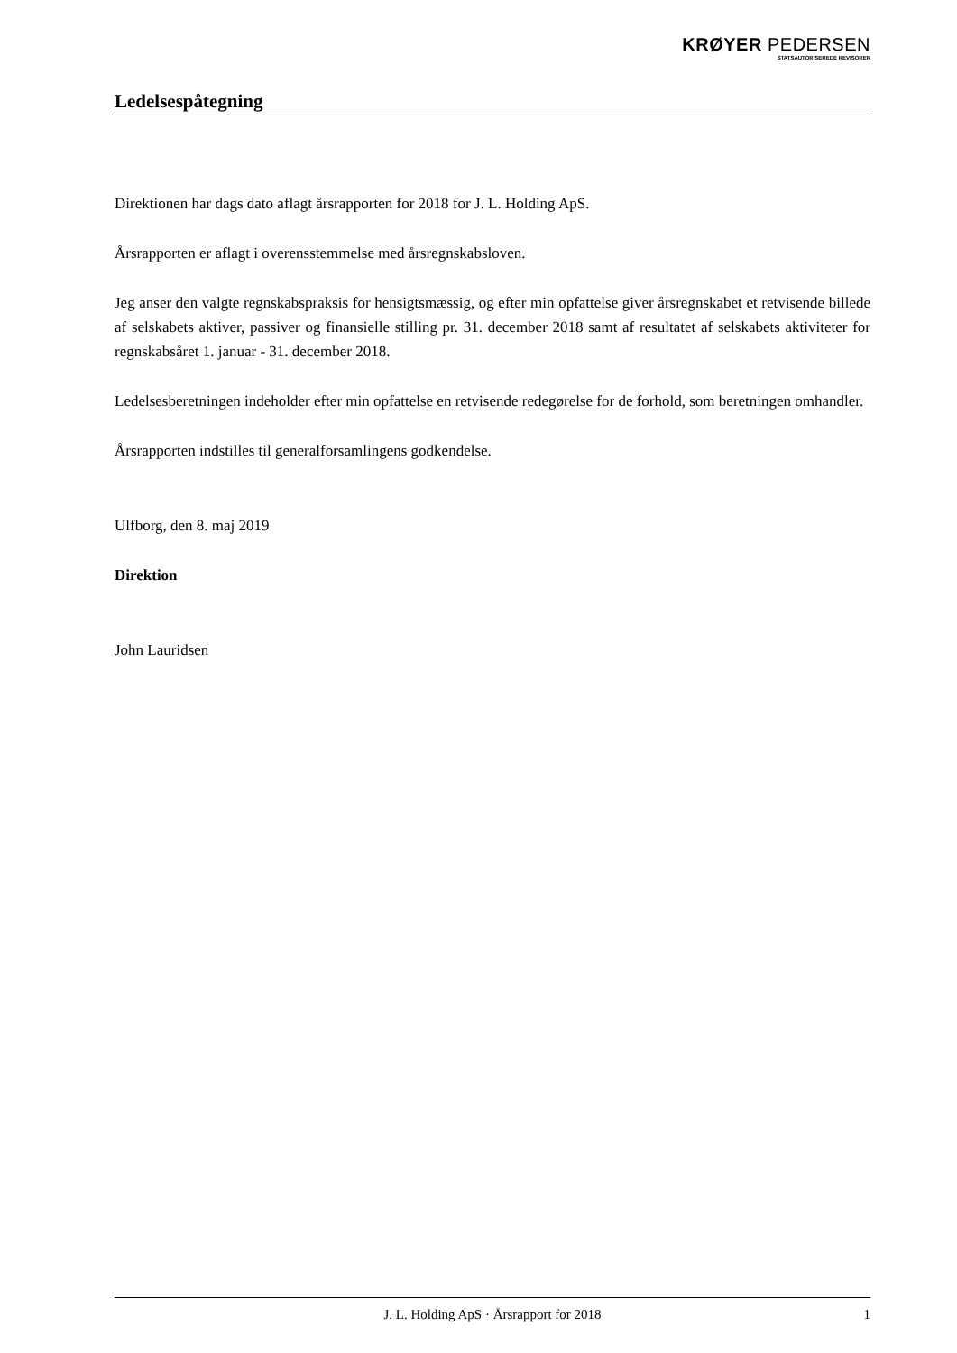KRØYER PEDERSEN
STATSAUTORISEREDE REVISORER
Ledelsespåtegning
Direktionen har dags dato aflagt årsrapporten for 2018 for J. L. Holding ApS.
Årsrapporten er aflagt i overensstemmelse med årsregnskabsloven.
Jeg anser den valgte regnskabspraksis for hensigtsmæssig, og efter min opfattelse giver årsregnskabet et retvisende billede af selskabets aktiver, passiver og finansielle stilling pr. 31. december 2018 samt af resultatet af selskabets aktiviteter for regnskabsåret 1. januar - 31. december 2018.
Ledelsesberetningen indeholder efter min opfattelse en retvisende redegørelse for de forhold, som beretningen omhandler.
Årsrapporten indstilles til generalforsamlingens godkendelse.
Ulfborg, den 8. maj 2019
Direktion
John Lauridsen
J. L. Holding ApS · Årsrapport for 2018 1